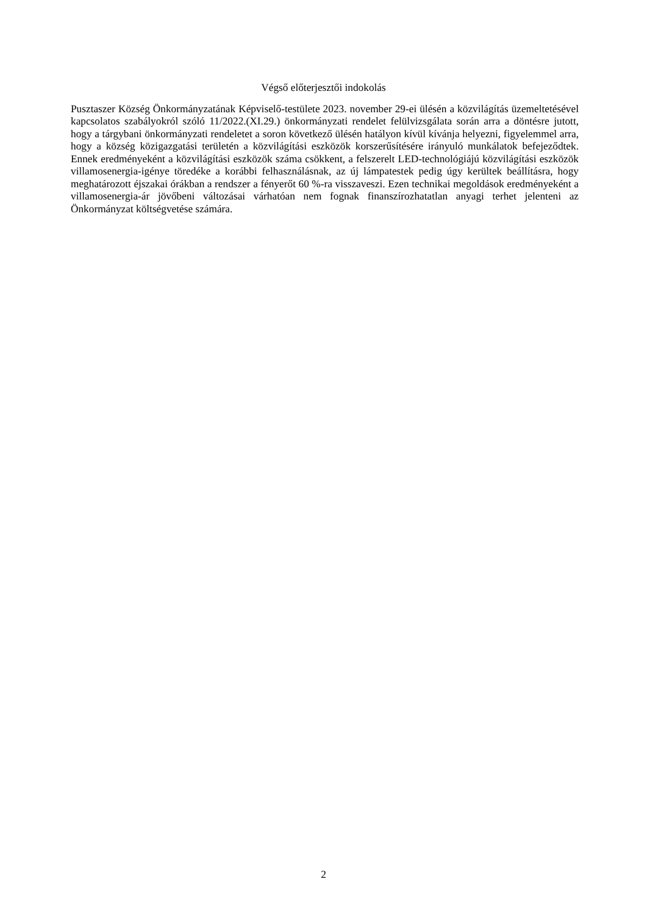Végső előterjesztői indokolás
Pusztaszer Község Önkormányzatának Képviselő-testülete 2023. november 29-ei ülésén a közvilágítás üzemeltetésével kapcsolatos szabályokról szóló 11/2022.(XI.29.) önkormányzati rendelet felülvizsgálata során arra a döntésre jutott, hogy a tárgybani önkormányzati rendeletet a soron következő ülésén hatályon kívül kívánja helyezni, figyelemmel arra, hogy a község közigazgatási területén a közvilágítási eszközök korszerűsítésére irányuló munkálatok befejeződtek. Ennek eredményeként a közvilágítási eszközök száma csökkent, a felszerelt LED-technológiájú közvilágítási eszközök villamosenergia-igénye töredéke a korábbi felhasználásnak, az új lámpatestek pedig úgy kerültek beállításra, hogy meghatározott éjszakai órákban a rendszer a fényerőt 60 %-ra visszaveszi. Ezen technikai megoldások eredményeként a villamosenergia-ár jövőbeni változásai várhatóan nem fognak finanszírozhatatlan anyagi terhet jelenteni az Önkormányzat költségvetése számára.
2